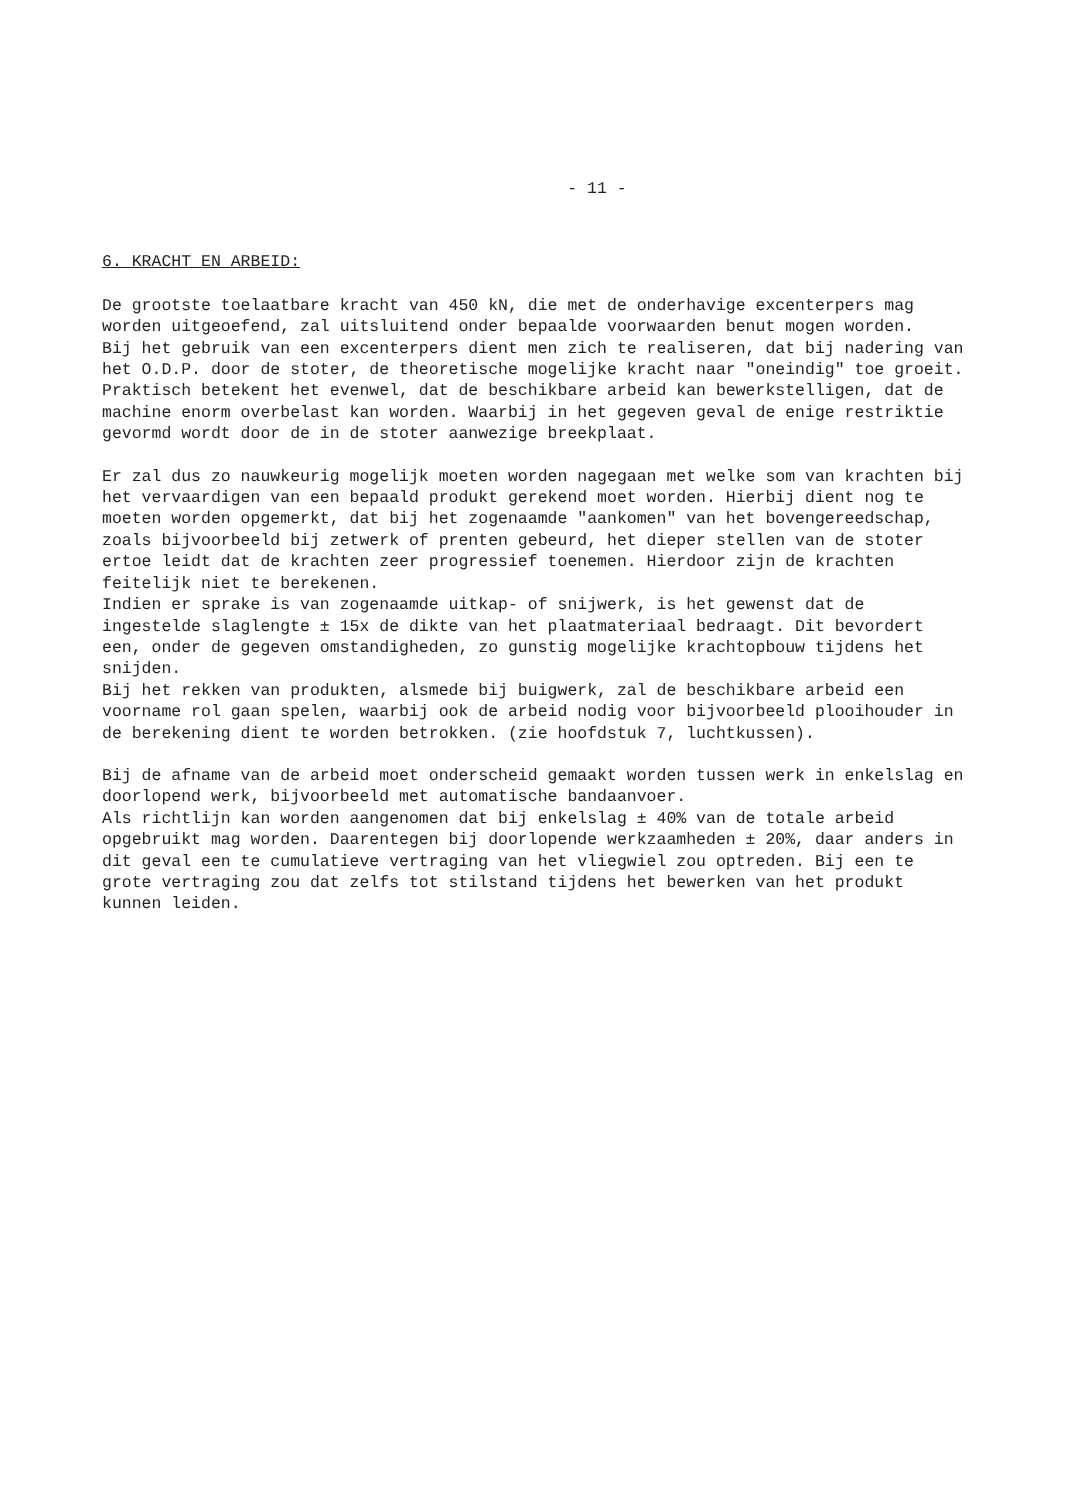- 11 -
6. KRACHT EN ARBEID:
De grootste toelaatbare kracht van 450 kN, die met de onderhavige excenterpers mag worden uitgeoefend, zal uitsluitend onder bepaalde voorwaarden benut mogen worden.
Bij het gebruik van een excenterpers dient men zich te realiseren, dat bij nadering van het O.D.P. door de stoter, de theoretische mogelijke kracht naar "oneindig" toe groeit. Praktisch betekent het evenwel, dat de beschikbare arbeid kan bewerkstelligen, dat de machine enorm overbelast kan worden. Waarbij in het gegeven geval de enige restriktie gevormd wordt door de in de stoter aanwezige breekplaat.
Er zal dus zo nauwkeurig mogelijk moeten worden nagegaan met welke som van krachten bij het vervaardigen van een bepaald produkt gerekend moet worden. Hierbij dient nog te moeten worden opgemerkt, dat bij het zogenaamde "aankomen" van het bovengereedschap, zoals bijvoorbeeld bij zetwerk of prenten gebeurd, het dieper stellen van de stoter ertoe leidt dat de krachten zeer progressief toenemen. Hierdoor zijn de krachten feitelijk niet te berekenen.
Indien er sprake is van zogenaamde uitkap- of snijwerk, is het gewenst dat de ingestelde slaglengte ± 15x de dikte van het plaatmateriaal bedraagt. Dit bevordert een, onder de gegeven omstandigheden, zo gunstig mogelijke krachtopbouw tijdens het snijden.
Bij het rekken van produkten, alsmede bij buigwerk, zal de beschikbare arbeid een voorname rol gaan spelen, waarbij ook de arbeid nodig voor bijvoorbeeld plooihouder in de berekening dient te worden betrokken. (zie hoofdstuk 7, luchtkussen).
Bij de afname van de arbeid moet onderscheid gemaakt worden tussen werk in enkelslag en doorlopend werk, bijvoorbeeld met automatische bandaanvoer.
Als richtlijn kan worden aangenomen dat bij enkelslag ± 40% van de totale arbeid opgebruikt mag worden. Daarentegen bij doorlopende werkzaamheden ± 20%, daar anders in dit geval een te cumulatieve vertraging van het vliegwiel zou optreden. Bij een te grote vertraging zou dat zelfs tot stilstand tijdens het bewerken van het produkt kunnen leiden.